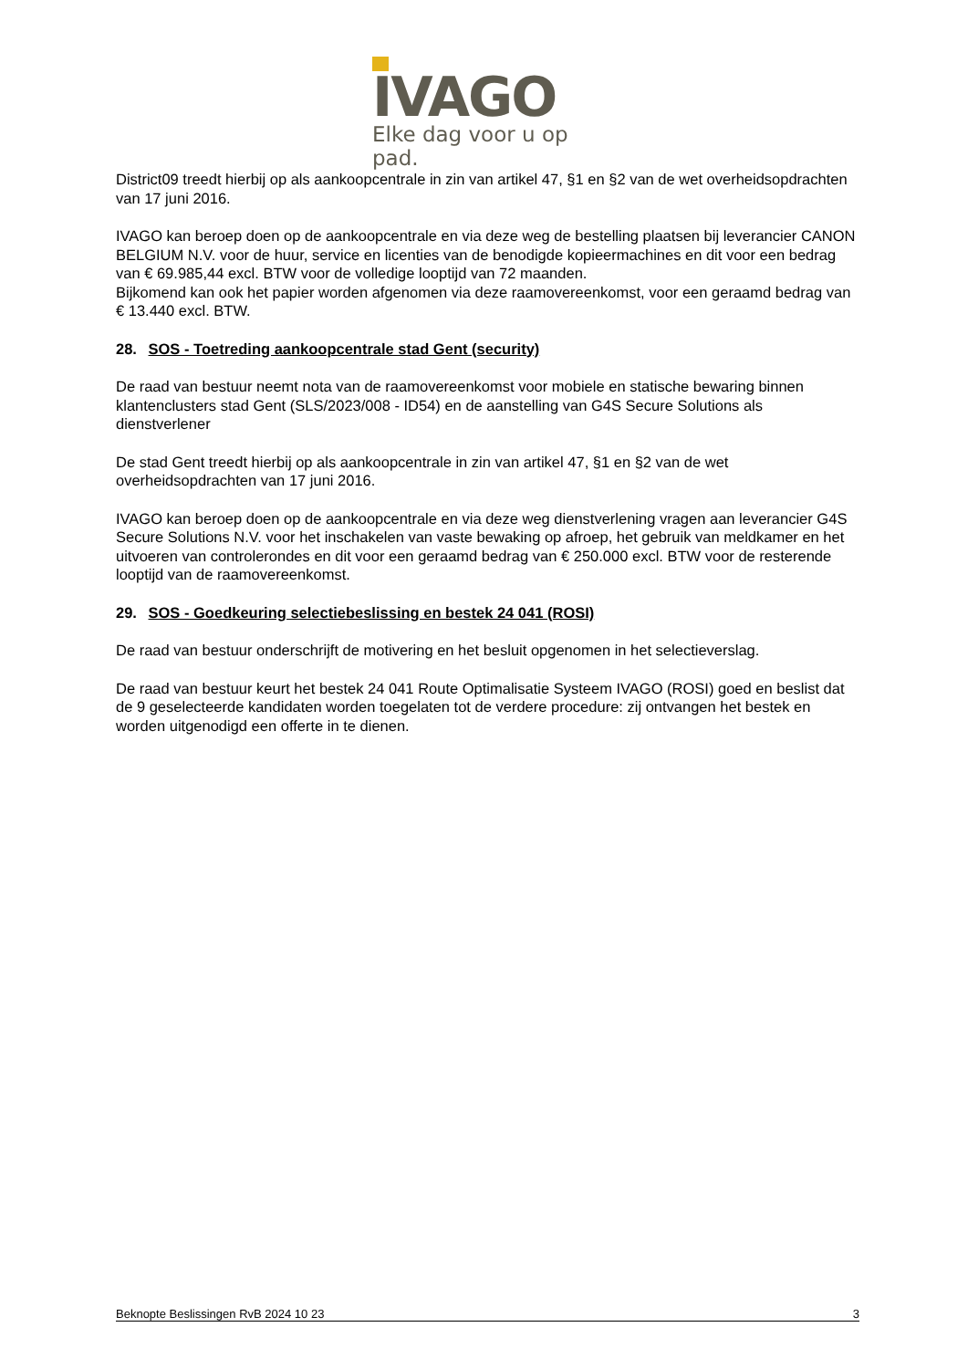IVAGO
Elke dag voor u op pad.
District09 treedt hierbij op als aankoopcentrale in zin van artikel 47, §1 en §2 van de wet overheidsopdrachten van 17 juni 2016.
IVAGO kan beroep doen op de aankoopcentrale en via deze weg de bestelling plaatsen bij leverancier CANON BELGIUM N.V. voor de huur, service en licenties van de benodigde kopieermachines en dit voor een bedrag van € 69.985,44 excl. BTW voor de volledige looptijd van 72 maanden.
Bijkomend kan ook het papier worden afgenomen via deze raamovereenkomst, voor een geraamd bedrag van € 13.440 excl. BTW.
28. SOS - Toetreding aankoopcentrale stad Gent (security)
De raad van bestuur neemt nota van de raamovereenkomst voor mobiele en statische bewaring binnen klantenclusters stad Gent (SLS/2023/008 - ID54) en de aanstelling van G4S Secure Solutions als dienstverlener
De stad Gent treedt hierbij op als aankoopcentrale in zin van artikel 47, §1 en §2 van de wet overheidsopdrachten van 17 juni 2016.
IVAGO kan beroep doen op de aankoopcentrale en via deze weg dienstverlening vragen aan leverancier G4S Secure Solutions N.V. voor het inschakelen van vaste bewaking op afroep, het gebruik van meldkamer en het uitvoeren van controlerondes en dit voor een geraamd bedrag van € 250.000 excl. BTW voor de resterende looptijd van de raamovereenkomst.
29. SOS - Goedkeuring selectiebeslissing en bestek 24 041 (ROSI)
De raad van bestuur onderschrijft de motivering en het besluit opgenomen in het selectieverslag.
De raad van bestuur keurt het bestek 24 041 Route Optimalisatie Systeem IVAGO (ROSI) goed en beslist dat de 9 geselecteerde kandidaten worden toegelaten tot de verdere procedure: zij ontvangen het bestek en worden uitgenodigd een offerte in te dienen.
Beknopte Beslissingen RvB 2024 10 23 3